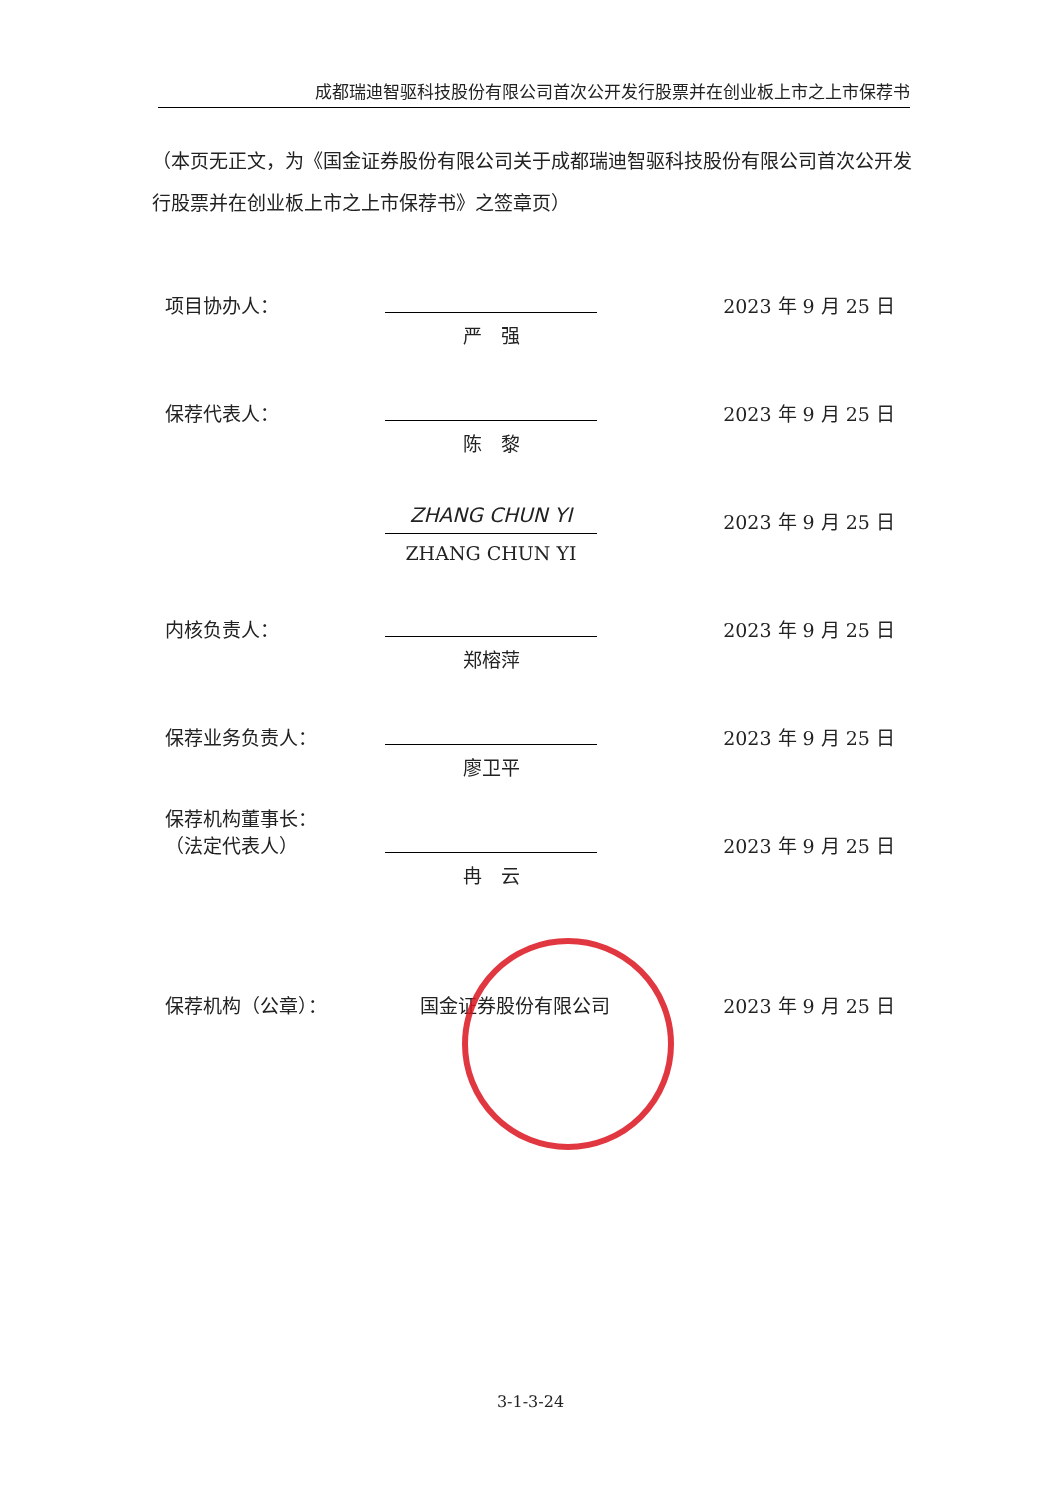成都瑞迪智驱科技股份有限公司首次公开发行股票并在创业板上市之上市保荐书
（本页无正文，为《国金证券股份有限公司关于成都瑞迪智驱科技股份有限公司首次公开发行股票并在创业板上市之上市保荐书》之签章页）
项目协办人：
严　强
2023 年 9 月 25 日
保荐代表人：
陈　黎
2023 年 9 月 25 日
ZHANG CHUN YI
ZHANG CHUN YI
2023 年 9 月 25 日
内核负责人：
郑榕萍
2023 年 9 月 25 日
保荐业务负责人：
廖卫平
2023 年 9 月 25 日
保荐机构董事长：
（法定代表人）
冉　云
2023 年 9 月 25 日
保荐机构（公章）：
国金证券股份有限公司
2023 年 9 月 25 日
3-1-3-24